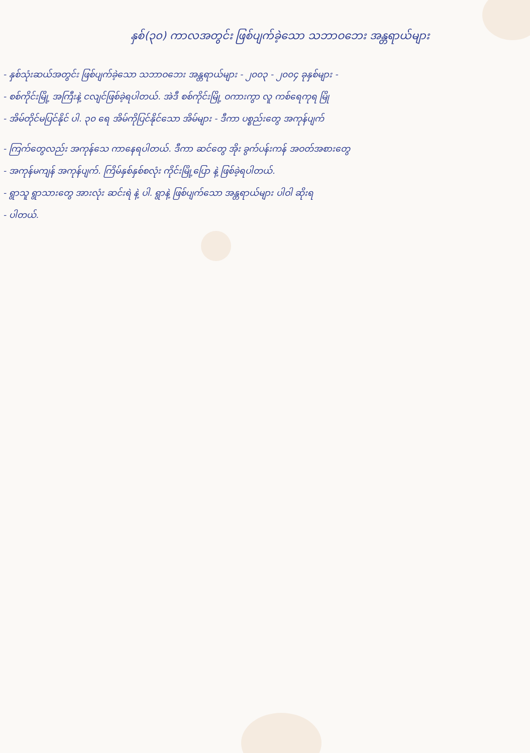နှစ်(၃၀) ကာလအတွင်း ဖြစ်ပျက်ခဲ့သော သဘာဝဘေး အန္တရာယ်များ
- နှစ်သုံးဆယ်အတွင်း ဖြစ်ပျက်ခဲ့သော သဘာဝဘေး အန္တရာယ်များ - ၂၀၀၃ - ၂၀၀၄ ခုနှစ်များ -
- စစ်ကိုင်းမြို့ အကြီးနဲ့ ငလျင်ဖြစ်ခဲ့ရပါတယ်. အဲဒီ စစ်ကိုင်းမြို့ ဝကားကွာ လူ ကစ်ရေကုရ မြို
- အိမ်တိုင်မပြင်နိုင် ပါ. ၃၀ ရေ အိမ်ကိုပြင်နိုင်သော အိမ်များ - ဒီကာ ပစ္စည်းတွေ အကုန်ပျက်
- ကြက်တွေလည်း အကုန်သေ ကာနေရပါတယ်. ဒီကာ ဆင်တွေ အိုး ခွက်ပန်းကန် အဝတ်အစားတွေ
- အကုန်မကျန် အကုန်ပျက်. ကြိမ်နှစ်နှစ်စလုံး ကိုင်းမြို့ပြော နဲ့ ဖြစ်ခဲ့ရပါတယ်.
- ရွာသူ ရွာသားတွေ အားလုံး ဆင်းရဲ နဲ့ ပါ. ရွာနဲ့ ဖြစ်ပျက်သော အန္တရာယ်များ ပါဝါ ဆိုးရ
- ပါတယ်.